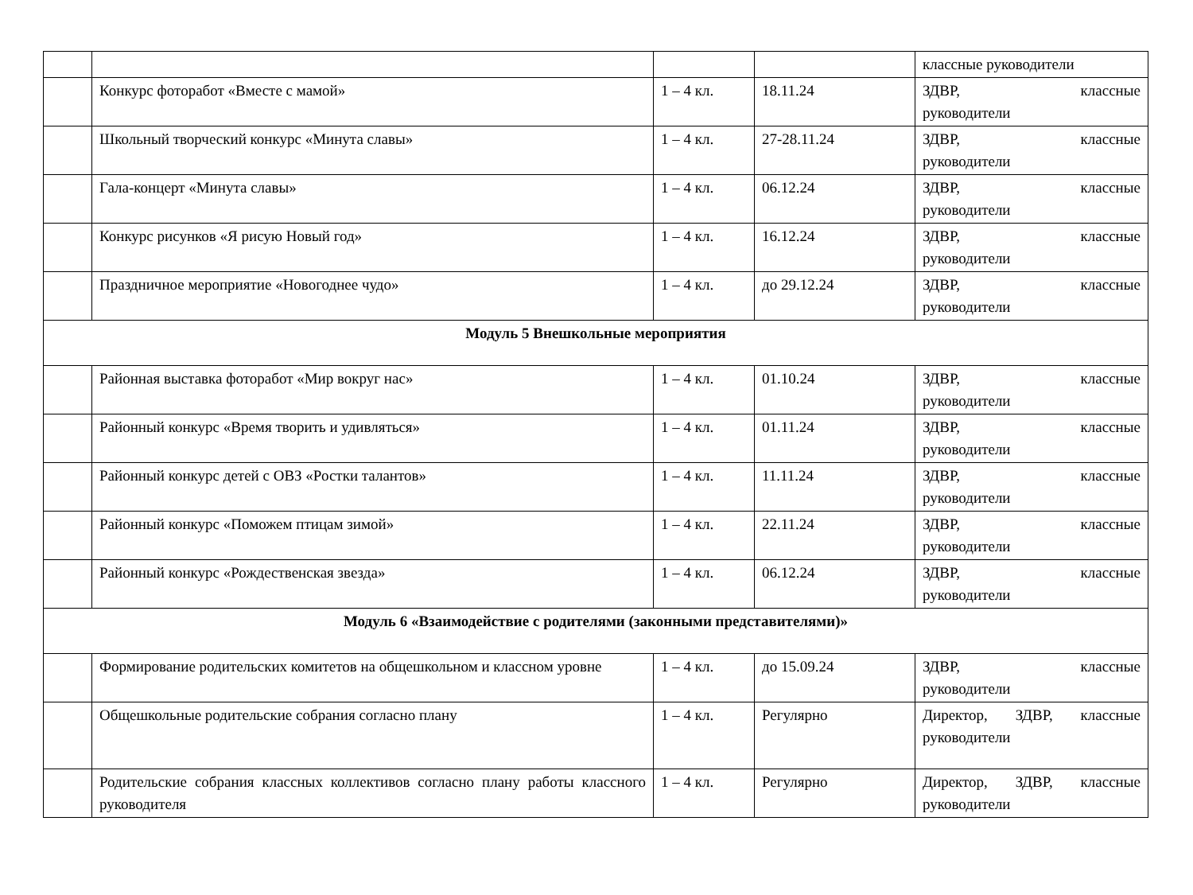| | | | | классные руководители |
| | Конкурс фоторабот «Вместе с мамой» | 1 – 4 кл. | 18.11.24 | ЗДВР, классные руководители |
| | Школьный творческий конкурс «Минута славы» | 1 – 4 кл. | 27-28.11.24 | ЗДВР, классные руководители |
| | Гала-концерт «Минута славы» | 1 – 4 кл. | 06.12.24 | ЗДВР, классные руководители |
| | Конкурс рисунков «Я рисую Новый год» | 1 – 4 кл. | 16.12.24 | ЗДВР, классные руководители |
| | Праздничное мероприятие «Новогоднее чудо» | 1 – 4 кл. | до 29.12.24 | ЗДВР, классные руководители |
| Модуль 5 Внешкольные мероприятия | | | | |
| | Районная выставка фоторабот «Мир вокруг нас» | 1 – 4 кл. | 01.10.24 | ЗДВР, классные руководители |
| | Районный конкурс «Время творить и удивляться» | 1 – 4 кл. | 01.11.24 | ЗДВР, классные руководители |
| | Районный конкурс детей с ОВЗ «Ростки талантов» | 1 – 4 кл. | 11.11.24 | ЗДВР, классные руководители |
| | Районный конкурс «Поможем птицам зимой» | 1 – 4 кл. | 22.11.24 | ЗДВР, классные руководители |
| | Районный конкурс «Рождественская звезда» | 1 – 4 кл. | 06.12.24 | ЗДВР, классные руководители |
| Модуль 6 «Взаимодействие с родителями (законными представителями)» | | | | |
| | Формирование родительских комитетов на общешкольном и классном уровне | 1 – 4 кл. | до 15.09.24 | ЗДВР, классные руководители |
| | Общешкольные родительские собрания согласно плану | 1 – 4 кл. | Регулярно | Директор, ЗДВР, классные руководители |
| | Родительские собрания классных коллективов согласно плану работы классного руководителя | 1 – 4 кл. | Регулярно | Директор, ЗДВР, классные руководители |